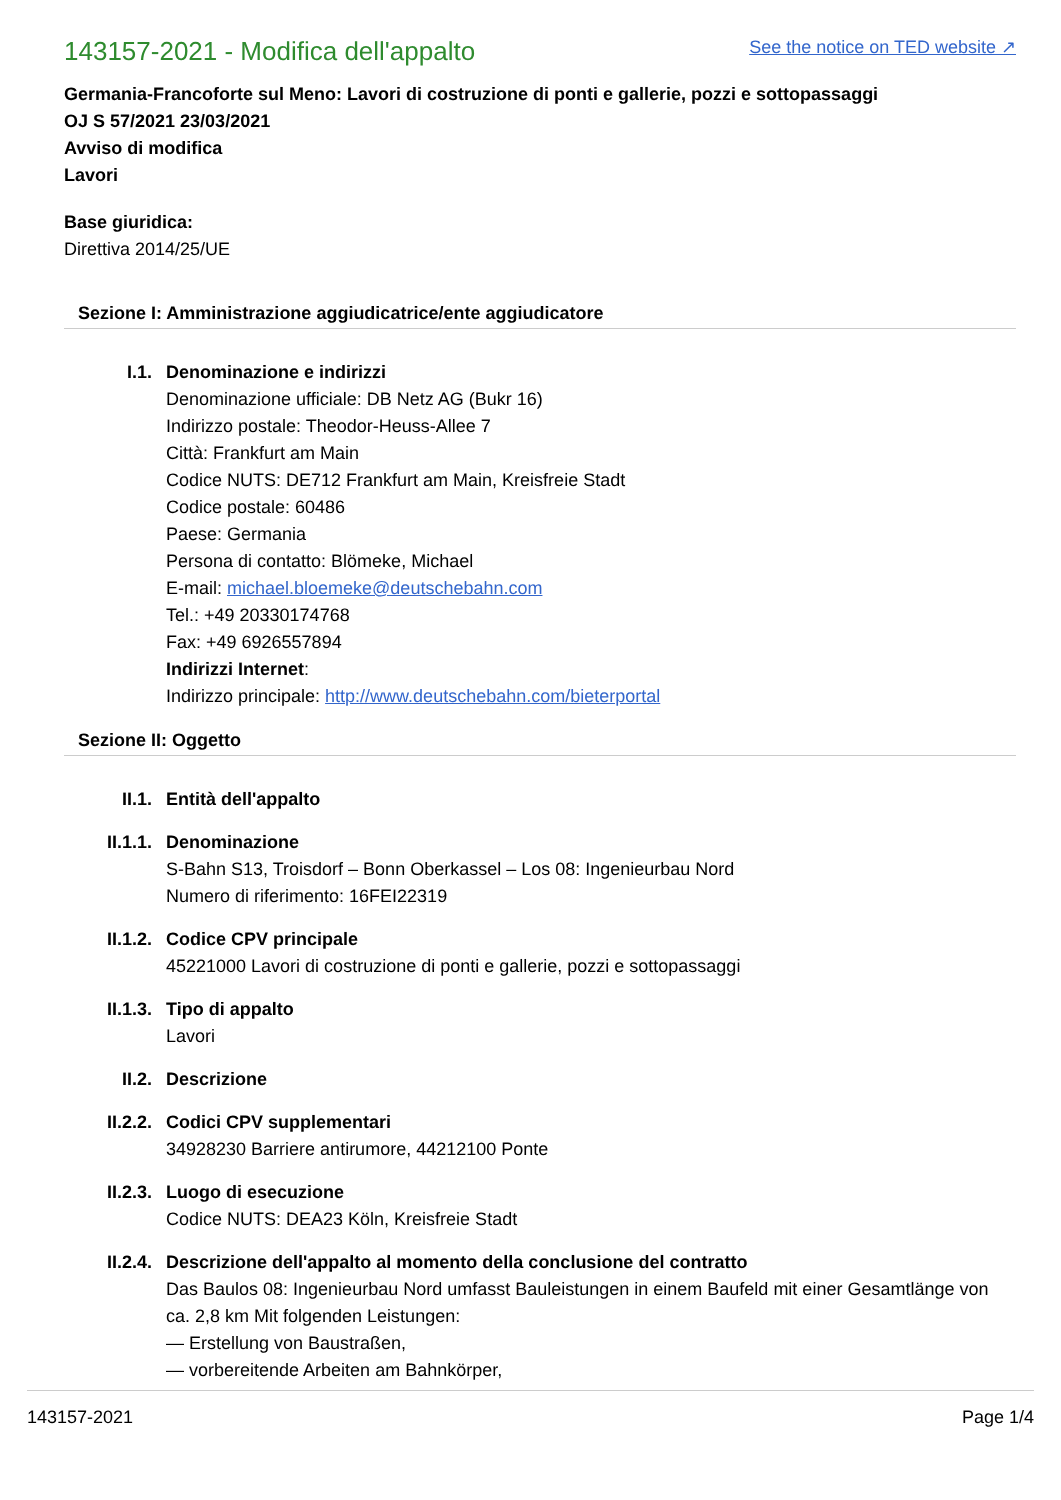143157-2021 - Modifica dell'appalto
See the notice on TED website ↗
Germania-Francoforte sul Meno: Lavori di costruzione di ponti e gallerie, pozzi e sottopassaggi
OJ S 57/2021 23/03/2021
Avviso di modifica
Lavori
Base giuridica:
Direttiva 2014/25/UE
Sezione I: Amministrazione aggiudicatrice/ente aggiudicatore
I.1. Denominazione e indirizzi
Denominazione ufficiale: DB Netz AG (Bukr 16)
Indirizzo postale: Theodor-Heuss-Allee 7
Città: Frankfurt am Main
Codice NUTS: DE712 Frankfurt am Main, Kreisfreie Stadt
Codice postale: 60486
Paese: Germania
Persona di contatto: Blömeke, Michael
E-mail: michael.bloemeke@deutschebahn.com
Tel.: +49 20330174768
Fax: +49 6926557894
Indirizzi Internet:
Indirizzo principale: http://www.deutschebahn.com/bieterportal
Sezione II: Oggetto
II.1. Entità dell'appalto
II.1.1. Denominazione
S-Bahn S13, Troisdorf – Bonn Oberkassel – Los 08: Ingenieurbau Nord
Numero di riferimento: 16FEI22319
II.1.2. Codice CPV principale
45221000 Lavori di costruzione di ponti e gallerie, pozzi e sottopassaggi
II.1.3. Tipo di appalto
Lavori
II.2. Descrizione
II.2.2. Codici CPV supplementari
34928230 Barriere antirumore, 44212100 Ponte
II.2.3. Luogo di esecuzione
Codice NUTS: DEA23 Köln, Kreisfreie Stadt
II.2.4. Descrizione dell'appalto al momento della conclusione del contratto
Das Baulos 08: Ingenieurbau Nord umfasst Bauleistungen in einem Baufeld mit einer Gesamtlänge von ca. 2,8 km Mit folgenden Leistungen:
— Erstellung von Baustraßen,
— vorbereitende Arbeiten am Bahnkörper,
143157-2021 Page 1/4